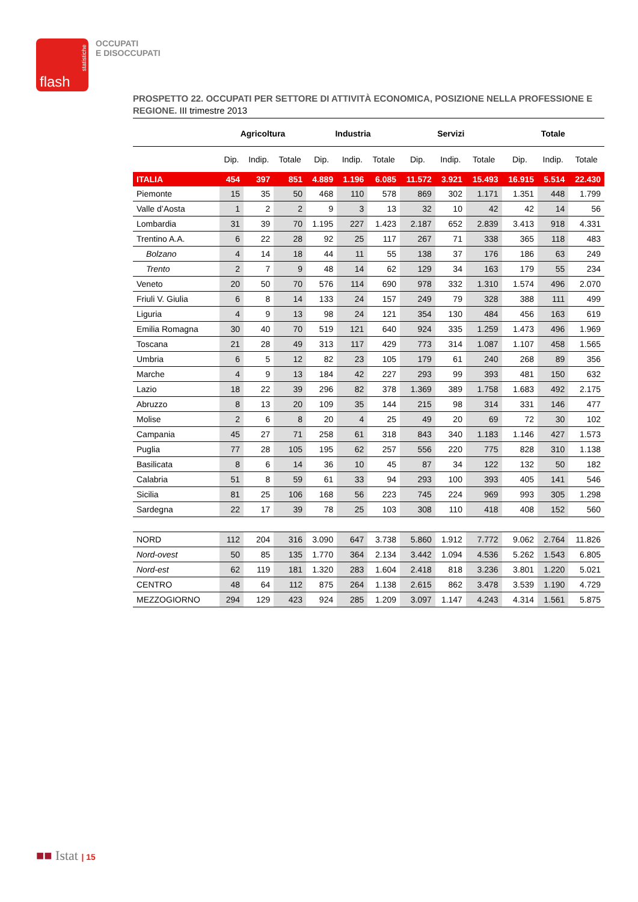statistiche
flash
OCCUPATI
E DISOCCUPATI
PROSPETTO 22. OCCUPATI PER SETTORE DI ATTIVITÀ ECONOMICA, POSIZIONE NELLA PROFESSIONE E REGIONE. III trimestre 2013
| | Agricoltura | | | Industria | | | Servizi | | | Totale | | |
| --- | --- | --- | --- | --- | --- | --- | --- | --- | --- | --- | --- | --- |
| | Dip. | Indip. | Totale | Dip. | Indip. | Totale | Dip. | Indip. | Totale | Dip. | Indip. | Totale |
| ITALIA | 454 | 397 | 851 | 4.889 | 1.196 | 6.085 | 11.572 | 3.921 | 15.493 | 16.915 | 5.514 | 22.430 |
| Piemonte | 15 | 35 | 50 | 468 | 110 | 578 | 869 | 302 | 1.171 | 1.351 | 448 | 1.799 |
| Valle d’Aosta | 1 | 2 | 2 | 9 | 3 | 13 | 32 | 10 | 42 | 42 | 14 | 56 |
| Lombardia | 31 | 39 | 70 | 1.195 | 227 | 1.423 | 2.187 | 652 | 2.839 | 3.413 | 918 | 4.331 |
| Trentino A.A. | 6 | 22 | 28 | 92 | 25 | 117 | 267 | 71 | 338 | 365 | 118 | 483 |
| Bolzano | 4 | 14 | 18 | 44 | 11 | 55 | 138 | 37 | 176 | 186 | 63 | 249 |
| Trento | 2 | 7 | 9 | 48 | 14 | 62 | 129 | 34 | 163 | 179 | 55 | 234 |
| Veneto | 20 | 50 | 70 | 576 | 114 | 690 | 978 | 332 | 1.310 | 1.574 | 496 | 2.070 |
| Friuli V. Giulia | 6 | 8 | 14 | 133 | 24 | 157 | 249 | 79 | 328 | 388 | 111 | 499 |
| Liguria | 4 | 9 | 13 | 98 | 24 | 121 | 354 | 130 | 484 | 456 | 163 | 619 |
| Emilia Romagna | 30 | 40 | 70 | 519 | 121 | 640 | 924 | 335 | 1.259 | 1.473 | 496 | 1.969 |
| Toscana | 21 | 28 | 49 | 313 | 117 | 429 | 773 | 314 | 1.087 | 1.107 | 458 | 1.565 |
| Umbria | 6 | 5 | 12 | 82 | 23 | 105 | 179 | 61 | 240 | 268 | 89 | 356 |
| Marche | 4 | 9 | 13 | 184 | 42 | 227 | 293 | 99 | 393 | 481 | 150 | 632 |
| Lazio | 18 | 22 | 39 | 296 | 82 | 378 | 1.369 | 389 | 1.758 | 1.683 | 492 | 2.175 |
| Abruzzo | 8 | 13 | 20 | 109 | 35 | 144 | 215 | 98 | 314 | 331 | 146 | 477 |
| Molise | 2 | 6 | 8 | 20 | 4 | 25 | 49 | 20 | 69 | 72 | 30 | 102 |
| Campania | 45 | 27 | 71 | 258 | 61 | 318 | 843 | 340 | 1.183 | 1.146 | 427 | 1.573 |
| Puglia | 77 | 28 | 105 | 195 | 62 | 257 | 556 | 220 | 775 | 828 | 310 | 1.138 |
| Basilicata | 8 | 6 | 14 | 36 | 10 | 45 | 87 | 34 | 122 | 132 | 50 | 182 |
| Calabria | 51 | 8 | 59 | 61 | 33 | 94 | 293 | 100 | 393 | 405 | 141 | 546 |
| Sicilia | 81 | 25 | 106 | 168 | 56 | 223 | 745 | 224 | 969 | 993 | 305 | 1.298 |
| Sardegna | 22 | 17 | 39 | 78 | 25 | 103 | 308 | 110 | 418 | 408 | 152 | 560 |
| NORD | 112 | 204 | 316 | 3.090 | 647 | 3.738 | 5.860 | 1.912 | 7.772 | 9.062 | 2.764 | 11.826 |
| Nord-ovest | 50 | 85 | 135 | 1.770 | 364 | 2.134 | 3.442 | 1.094 | 4.536 | 5.262 | 1.543 | 6.805 |
| Nord-est | 62 | 119 | 181 | 1.320 | 283 | 1.604 | 2.418 | 818 | 3.236 | 3.801 | 1.220 | 5.021 |
| CENTRO | 48 | 64 | 112 | 875 | 264 | 1.138 | 2.615 | 862 | 3.478 | 3.539 | 1.190 | 4.729 |
| MEZZOGIORNO | 294 | 129 | 423 | 924 | 285 | 1.209 | 3.097 | 1.147 | 4.243 | 4.314 | 1.561 | 5.875 |
■■ Istat | 15